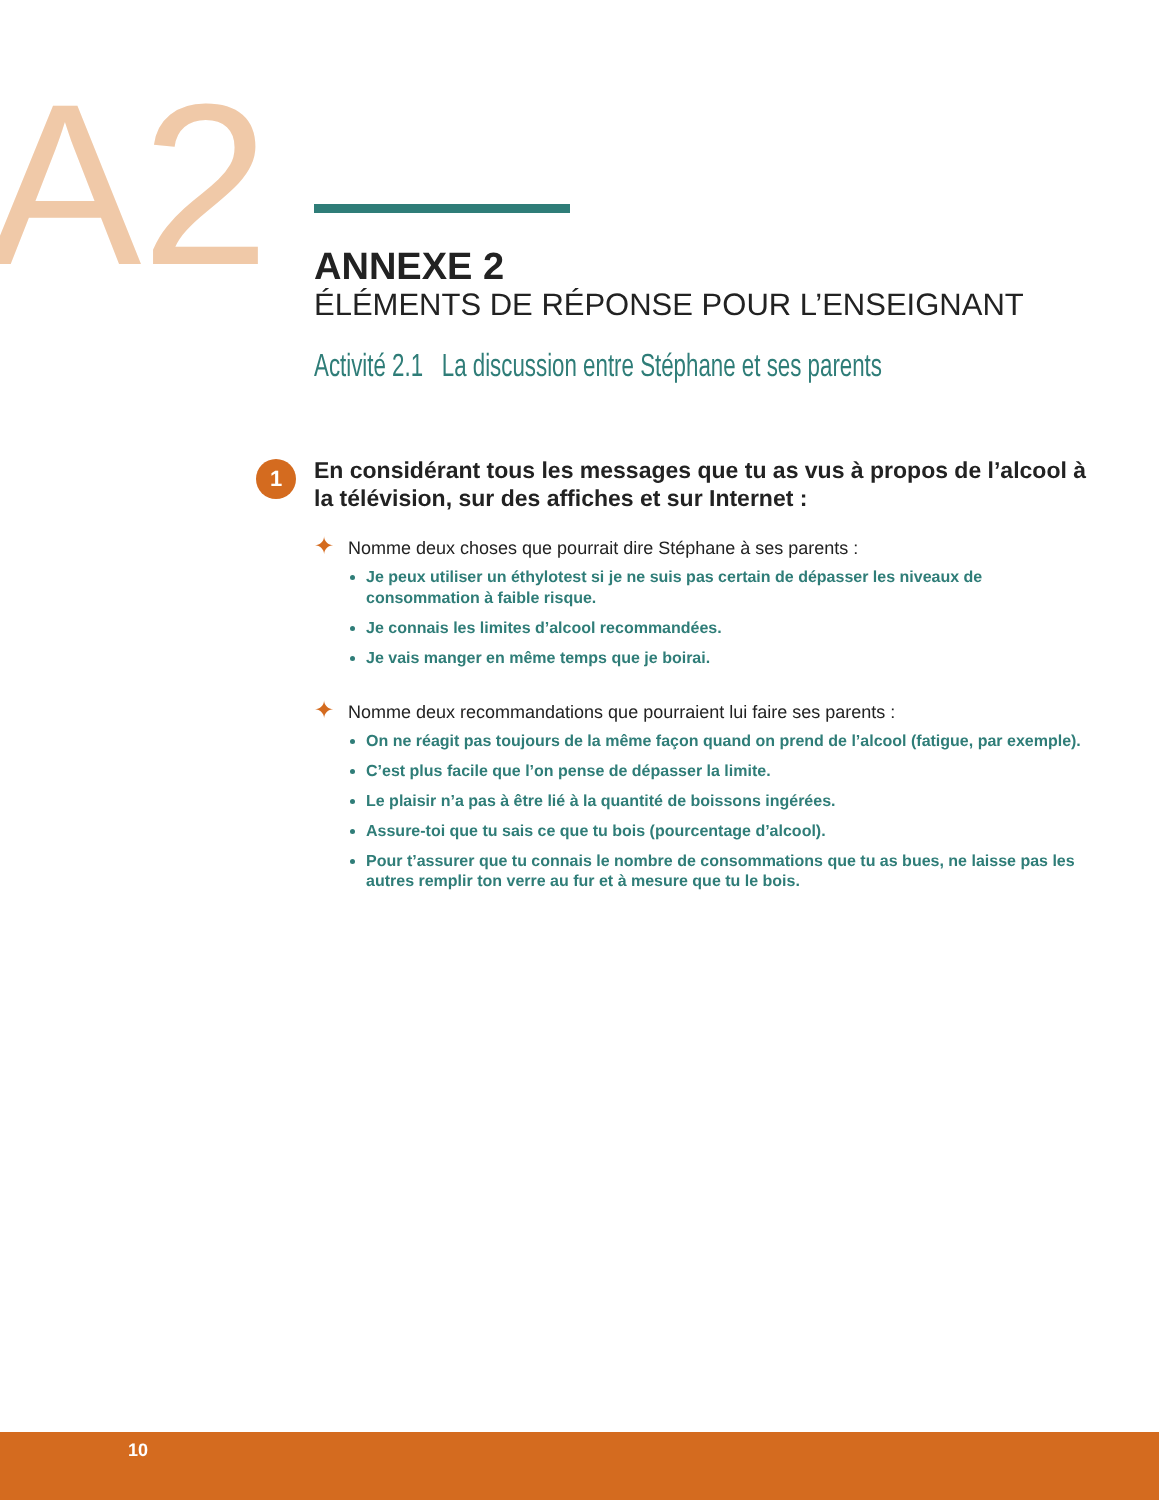A2
ANNEXE 2
ÉLÉMENTS DE RÉPONSE POUR L’ENSEIGNANT
Activité 2.1 La discussion entre Stéphane et ses parents
1
En considérant tous les messages que tu as vus à propos de l’alcool à la télévision, sur des affiches et sur Internet :
✦ Nomme deux choses que pourrait dire Stéphane à ses parents :
Je peux utiliser un éthylotest si je ne suis pas certain de dépasser les niveaux de consommation à faible risque.
Je connais les limites d’alcool recommandées.
Je vais manger en même temps que je boirai.
✦ Nomme deux recommandations que pourraient lui faire ses parents :
On ne réagit pas toujours de la même façon quand on prend de l’alcool (fatigue, par exemple).
C’est plus facile que l’on pense de dépasser la limite.
Le plaisir n’a pas à être lié à la quantité de boissons ingérées.
Assure-toi que tu sais ce que tu bois (pourcentage d’alcool).
Pour t’assurer que tu connais le nombre de consommations que tu as bues, ne laisse pas les autres remplir ton verre au fur et à mesure que tu le bois.
10